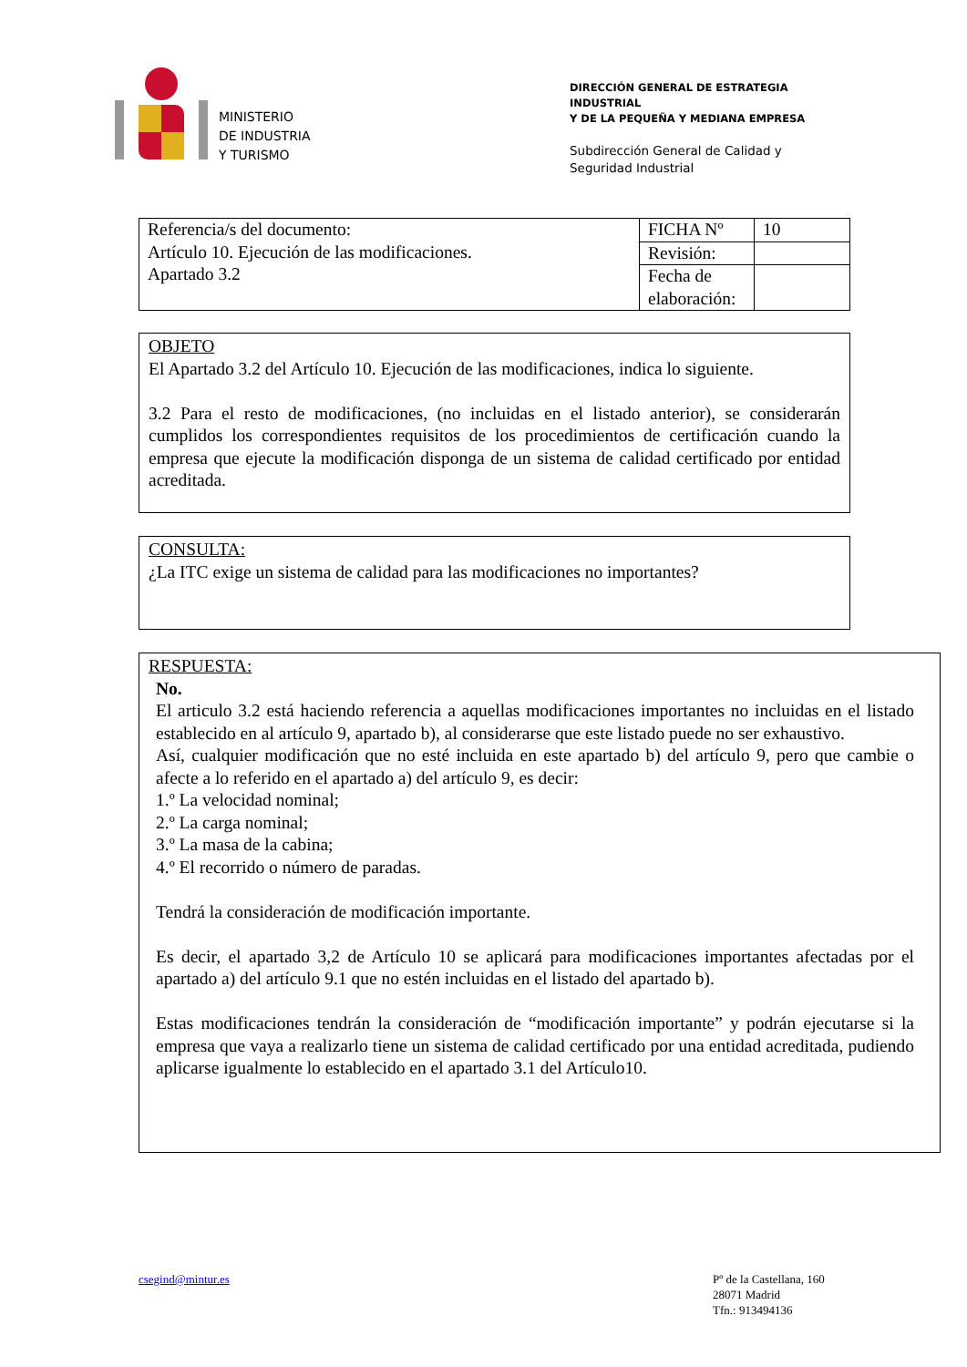MINISTERIO
DE INDUSTRIA
Y TURISMO
DIRECCIÓN GENERAL DE ESTRATEGIA INDUSTRIAL
Y DE LA PEQUEÑA Y MEDIANA EMPRESA
Subdirección General de Calidad y
Seguridad Industrial
| Referencia/s del documento: Artículo 10. Ejecución de las modificaciones. Apartado 3.2 | FICHA Nº | 10 |
| | Revisión: | |
| | Fecha de elaboración: | |
OBJETO
El Apartado 3.2 del Artículo 10. Ejecución de las modificaciones, indica lo siguiente.
3.2 Para el resto de modificaciones, (no incluidas en el listado anterior), se considerarán cumplidos los correspondientes requisitos de los procedimientos de certificación cuando la empresa que ejecute la modificación disponga de un sistema de calidad certificado por entidad acreditada.
CONSULTA:
¿La ITC exige un sistema de calidad para las modificaciones no importantes?
RESPUESTA:
No.
El articulo 3.2 está haciendo referencia a aquellas modificaciones importantes no incluidas en el listado establecido en al artículo 9, apartado b), al considerarse que este listado puede no ser exhaustivo.
Así, cualquier modificación que no esté incluida en este apartado b) del artículo 9, pero que cambie o afecte a lo referido en el apartado a) del artículo 9, es decir:
1.º La velocidad nominal;
2.º La carga nominal;
3.º La masa de la cabina;
4.º El recorrido o número de paradas.
Tendrá la consideración de modificación importante.
Es decir, el apartado 3,2 de Artículo 10 se aplicará para modificaciones importantes afectadas por el apartado a) del artículo 9.1 que no estén incluidas en el listado del apartado b).
Estas modificaciones tendrán la consideración de “modificación importante” y podrán ejecutarse si la empresa que vaya a realizarlo tiene un sistema de calidad certificado por una entidad acreditada, pudiendo aplicarse igualmente lo establecido en el apartado 3.1 del Artículo10.
csegind@mintur.es
Pº de la Castellana, 160
28071 Madrid
Tfn.: 913494136